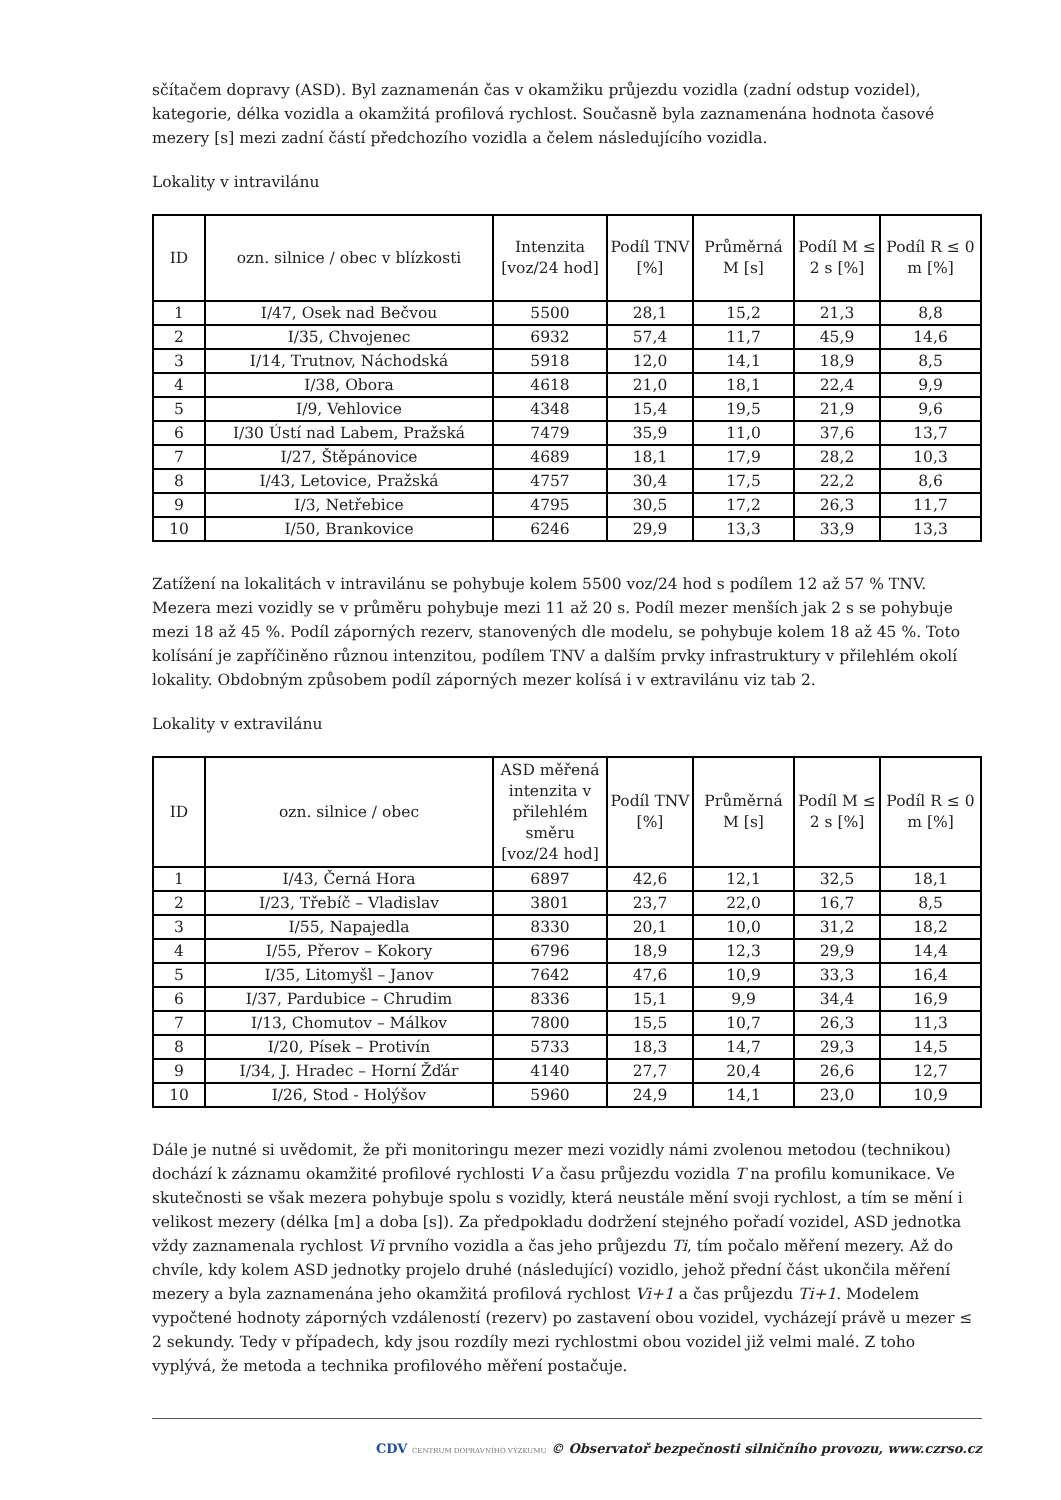sčítačem dopravy (ASD). Byl zaznamenán čas v okamžiku průjezdu vozidla (zadní odstup vozidel), kategorie, délka vozidla a okamžitá profilová rychlost. Současně byla zaznamenána hodnota časové mezery [s] mezi zadní částí předchozího vozidla a čelem následujícího vozidla.
Lokality v intravilánu
| ID | ozn. silnice / obec v blízkosti | Intenzita [voz/24 hod] | Podíl TNV [%] | Průměrná M [s] | Podíl M ≤ 2 s [%] | Podíl R ≤ 0 m [%] |
| --- | --- | --- | --- | --- | --- | --- |
| 1 | I/47, Osek nad Bečvou | 5500 | 28,1 | 15,2 | 21,3 | 8,8 |
| 2 | I/35, Chvojenec | 6932 | 57,4 | 11,7 | 45,9 | 14,6 |
| 3 | I/14, Trutnov, Náchodská | 5918 | 12,0 | 14,1 | 18,9 | 8,5 |
| 4 | I/38, Obora | 4618 | 21,0 | 18,1 | 22,4 | 9,9 |
| 5 | I/9, Vehlovice | 4348 | 15,4 | 19,5 | 21,9 | 9,6 |
| 6 | I/30 Ústí nad Labem, Pražská | 7479 | 35,9 | 11,0 | 37,6 | 13,7 |
| 7 | I/27, Štěpánovice | 4689 | 18,1 | 17,9 | 28,2 | 10,3 |
| 8 | I/43, Letovice, Pražská | 4757 | 30,4 | 17,5 | 22,2 | 8,6 |
| 9 | I/3, Netřebice | 4795 | 30,5 | 17,2 | 26,3 | 11,7 |
| 10 | I/50, Brankovice | 6246 | 29,9 | 13,3 | 33,9 | 13,3 |
Zatížení na lokalitách v intravilánu se pohybuje kolem 5500 voz/24 hod s podílem 12 až 57 % TNV. Mezera mezi vozidly se v průměru pohybuje mezi 11 až 20 s. Podíl mezer menších jak 2 s se pohybuje mezi 18 až 45 %. Podíl záporných rezerv, stanovených dle modelu, se pohybuje kolem 18 až 45 %. Toto kolísání je zapříčiněno různou intenzitou, podílem TNV a dalším prvky infrastruktury v přilehlém okolí lokality. Obdobným způsobem podíl záporných mezer kolísá i v extravilánu viz tab 2.
Lokality v extravilánu
| ID | ozn. silnice / obec | ASD měřená intenzita v přilehlém směru [voz/24 hod] | Podíl TNV [%] | Průměrná M [s] | Podíl M ≤ 2 s [%] | Podíl R ≤ 0 m [%] |
| --- | --- | --- | --- | --- | --- | --- |
| 1 | I/43, Černá Hora | 6897 | 42,6 | 12,1 | 32,5 | 18,1 |
| 2 | I/23, Třebíč – Vladislav | 3801 | 23,7 | 22,0 | 16,7 | 8,5 |
| 3 | I/55, Napajedla | 8330 | 20,1 | 10,0 | 31,2 | 18,2 |
| 4 | I/55, Přerov – Kokory | 6796 | 18,9 | 12,3 | 29,9 | 14,4 |
| 5 | I/35, Litomyšl – Janov | 7642 | 47,6 | 10,9 | 33,3 | 16,4 |
| 6 | I/37, Pardubice – Chrudim | 8336 | 15,1 | 9,9 | 34,4 | 16,9 |
| 7 | I/13, Chomutov – Málkov | 7800 | 15,5 | 10,7 | 26,3 | 11,3 |
| 8 | I/20, Písek – Protivín | 5733 | 18,3 | 14,7 | 29,3 | 14,5 |
| 9 | I/34, J. Hradec – Horní Žďár | 4140 | 27,7 | 20,4 | 26,6 | 12,7 |
| 10 | I/26, Stod - Holýšov | 5960 | 24,9 | 14,1 | 23,0 | 10,9 |
Dále je nutné si uvědomit, že při monitoringu mezer mezi vozidly námi zvolenou metodou (technikou) dochází k záznamu okamžité profilové rychlosti V a času průjezdu vozidla T na profilu komunikace. Ve skutečnosti se však mezera pohybuje spolu s vozidly, která neustále mění svoji rychlost, a tím se mění i velikost mezery (délka [m] a doba [s]). Za předpokladu dodržení stejného pořadí vozidel, ASD jednotka vždy zaznamenala rychlost Vi prvního vozidla a čas jeho průjezdu Ti, tím počalo měření mezery. Až do chvíle, kdy kolem ASD jednotky projelo druhé (následující) vozidlo, jehož přední část ukončila měření mezery a byla zaznamenána jeho okamžitá profilová rychlost Vi+1 a čas průjezdu Ti+1. Modelem vypočtené hodnoty záporných vzdáleností (rezerv) po zastavení obou vozidel, vycházejí právě u mezer ≤ 2 sekundy. Tedy v případech, kdy jsou rozdíly mezi rychlostmi obou vozidel již velmi malé. Z toho vyplývá, že metoda a technika profilového měření postačuje.
CDV CENTRUM DOPRAVNÍHO VÝZKUMU © Observatoř bezpečnosti silničního provozu, www.czrso.cz